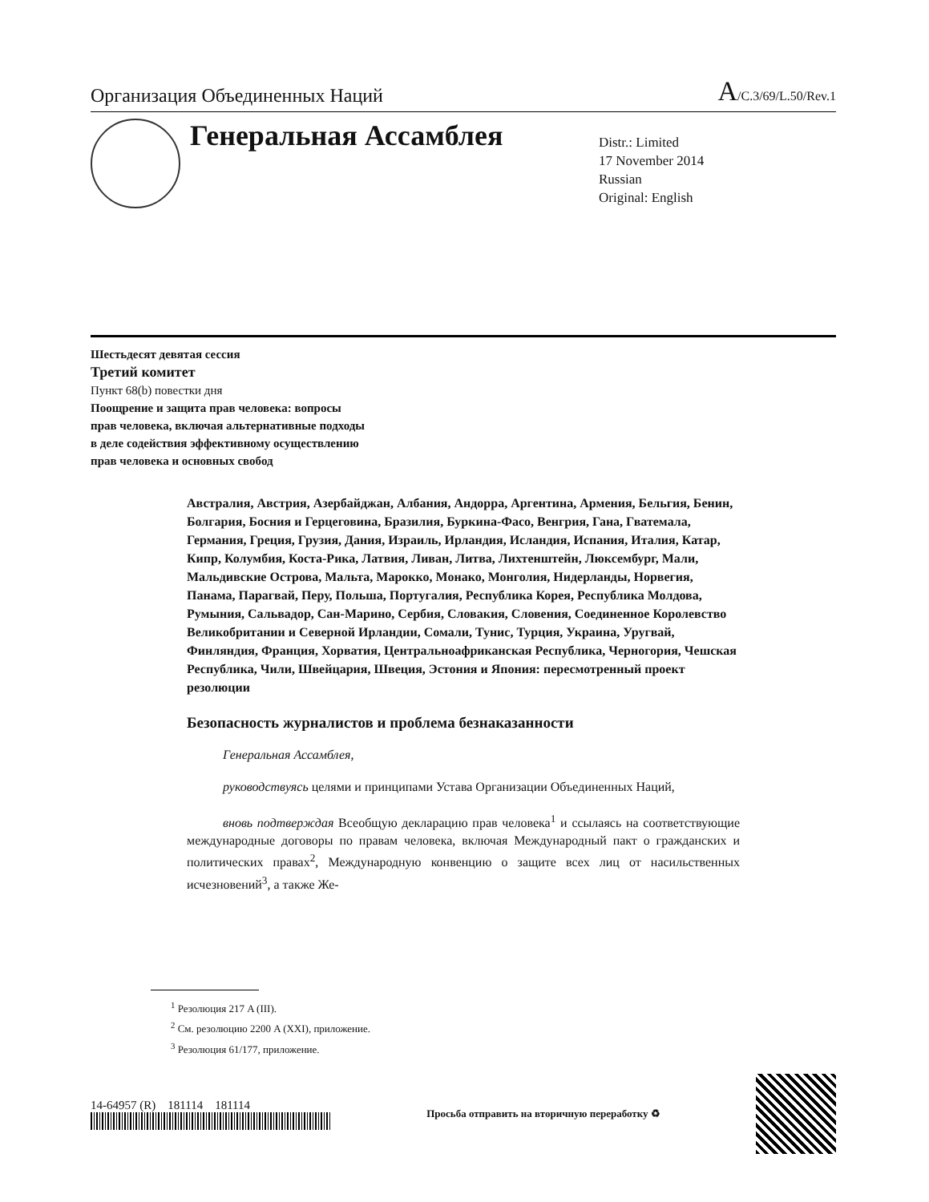Организация Объединенных Наций A/C.3/69/L.50/Rev.1
Генеральная Ассамблея
Distr.: Limited
17 November 2014
Russian
Original: English
Шестьдесят девятая сессия
Третий комитет
Пункт 68(b) повестки дня
Поощрение и защита прав человека: вопросы
прав человека, включая альтернативные подходы
в деле содействия эффективному осуществлению
прав человека и основных свобод
Австралия, Австрия, Азербайджан, Албания, Андорра, Аргентина, Армения, Бельгия, Бенин, Болгария, Босния и Герцеговина, Бразилия, Буркина-Фасо, Венгрия, Гана, Гватемала, Германия, Греция, Грузия, Дания, Израиль, Ирландия, Исландия, Испания, Италия, Катар, Кипр, Колумбия, Коста-Рика, Латвия, Ливан, Литва, Лихтенштейн, Люксембург, Мали, Мальдивские Острова, Мальта, Марокко, Монако, Монголия, Нидерланды, Норвегия, Панама, Парагвай, Перу, Польша, Португалия, Республика Корея, Республика Молдова, Румыния, Сальвадор, Сан-Марино, Сербия, Словакия, Словения, Соединенное Королевство Великобритании и Северной Ирландии, Сомали, Тунис, Турция, Украина, Уругвай, Финляндия, Франция, Хорватия, Центральноафриканская Республика, Черногория, Чешская Республика, Чили, Швейцария, Швеция, Эстония и Япония: пересмотренный проект резолюции
Безопасность журналистов и проблема безнаказанности
Генеральная Ассамблея,
руководствуясь целями и принципами Устава Организации Объединенных Наций,
вновь подтверждая Всеобщую декларацию прав человека<sup>1</sup> и ссылаясь на соответствующие международные договоры по правам человека, включая Международный пакт о гражданских и политических правах<sup>2</sup>, Международную конвенцию о защите всех лиц от насильственных исчезновений<sup>3</sup>, а также Же-
<sup>1</sup> Резолюция 217 A (III).
<sup>2</sup> См. резолюцию 2200 A (XXI), приложение.
<sup>3</sup> Резолюция 61/177, приложение.
14-64957 (R) 181114 181114
Просьба отправить на вторичную переработку ♻